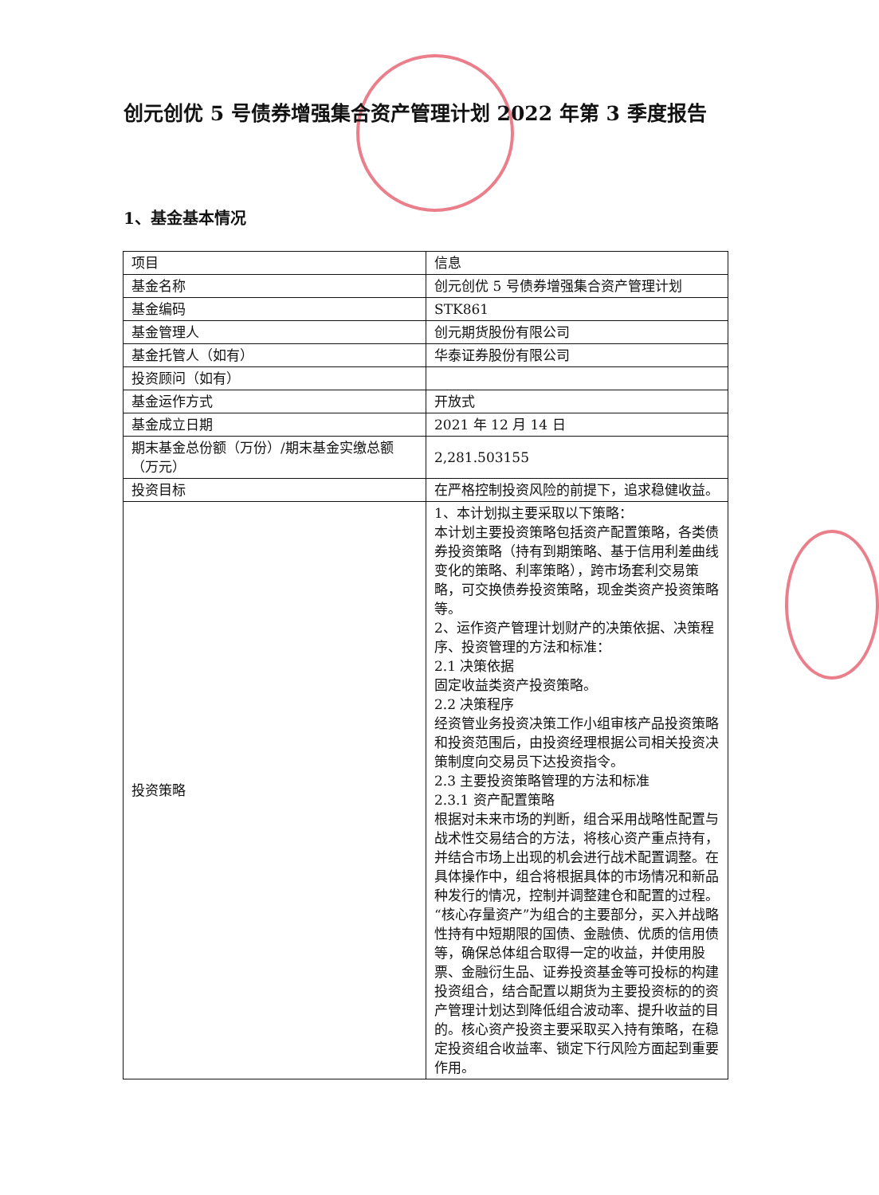创元创优 5 号债券增强集合资产管理计划 2022 年第 3 季度报告
1、基金基本情况
| 项目 | 信息 |
| 基金名称 | 创元创优 5 号债券增强集合资产管理计划 |
| 基金编码 | STK861 |
| 基金管理人 | 创元期货股份有限公司 |
| 基金托管人（如有） | 华泰证券股份有限公司 |
| 投资顾问（如有） | |
| 基金运作方式 | 开放式 |
| 基金成立日期 | 2021 年 12 月 14 日 |
| 期末基金总份额（万份）/期末基金实缴总额（万元） | 2,281.503155 |
| 投资目标 | 在严格控制投资风险的前提下，追求稳健收益。 |
| 投资策略 | 1、本计划拟主要采取以下策略： 本计划主要投资策略包括资产配置策略，各类债券投资策略（持有到期策略、基于信用利差曲线变化的策略、利率策略），跨市场套利交易策略，可交换债券投资策略，现金类资产投资策略等。 2、运作资产管理计划财产的决策依据、决策程序、投资管理的方法和标准： 2.1 决策依据 固定收益类资产投资策略。 2.2 决策程序 经资管业务投资决策工作小组审核产品投资策略和投资范围后，由投资经理根据公司相关投资决策制度向交易员下达投资指令。 2.3 主要投资策略管理的方法和标准 2.3.1 资产配置策略 根据对未来市场的判断，组合采用战略性配置与战术性交易结合的方法，将核心资产重点持有，并结合市场上出现的机会进行战术配置调整。在具体操作中，组合将根据具体的市场情况和新品种发行的情况，控制并调整建仓和配置的过程。 “核心存量资产”为组合的主要部分，买入并战略性持有中短期限的国债、金融债、优质的信用债等，确保总体组合取得一定的收益，并使用股票、金融衍生品、证券投资基金等可投标的构建投资组合，结合配置以期货为主要投资标的的资产管理计划达到降低组合波动率、提升收益的目的。核心资产投资主要采取买入持有策略，在稳定投资组合收益率、锁定下行风险方面起到重要作用。 |